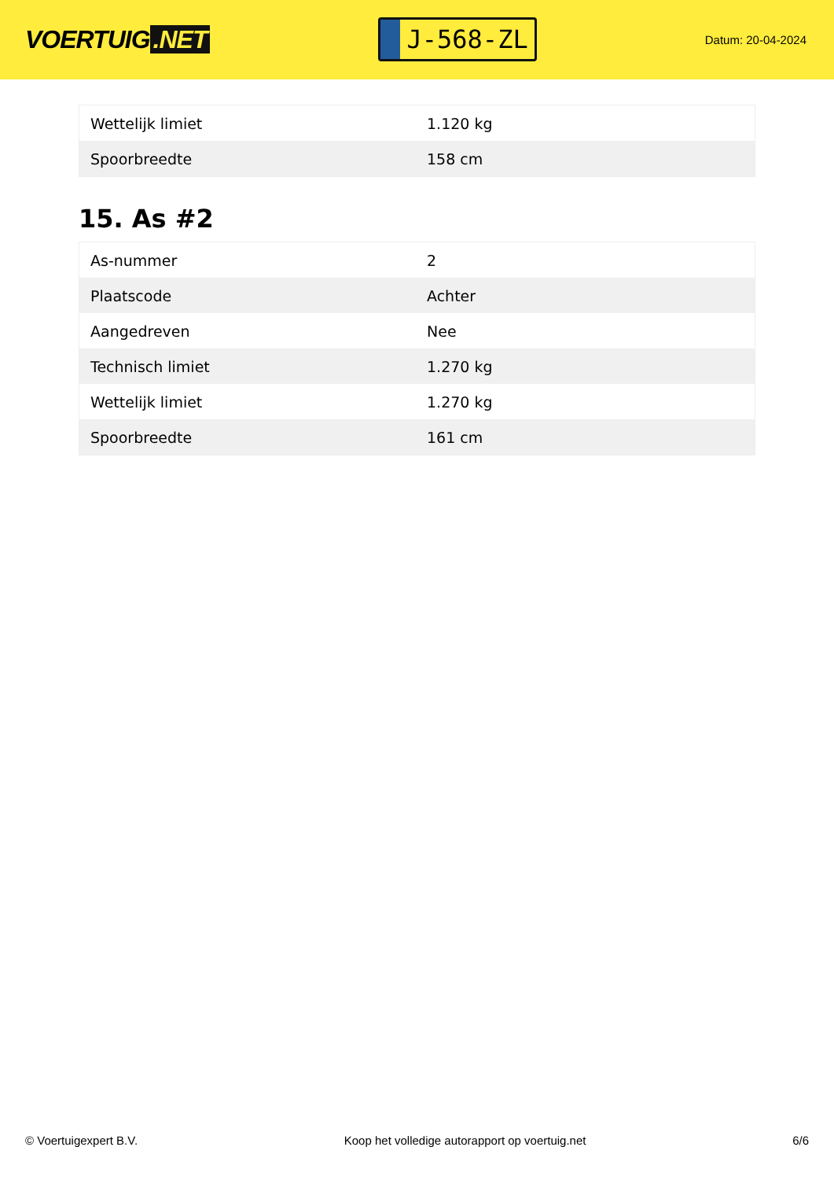VOERTUIG.NET
J-568-ZL
Datum: 20-04-2024
| Wettelijk limiet | 1.120 kg |
| Spoorbreedte | 158 cm |
15. As #2
| As-nummer | 2 |
| Plaatscode | Achter |
| Aangedreven | Nee |
| Technisch limiet | 1.270 kg |
| Wettelijk limiet | 1.270 kg |
| Spoorbreedte | 161 cm |
© Voertuigexpert B.V. Koop het volledige autorapport op voertuig.net 6/6